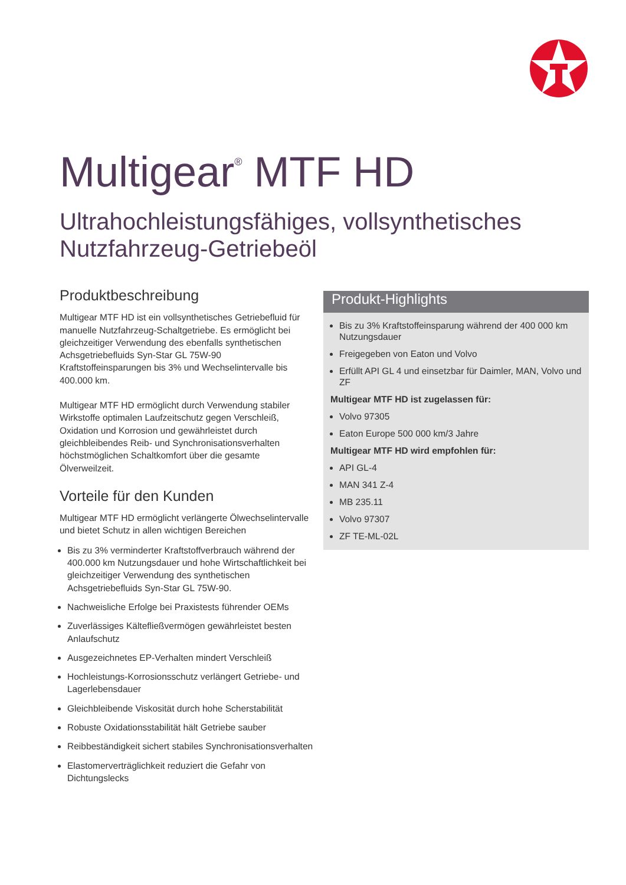Multigear<sup>®</sup> MTF HD
Ultrahochleistungsfähiges, vollsynthetisches
Nutzfahrzeug-Getriebeöl
Produktbeschreibung
Multigear MTF HD ist ein vollsynthetisches Getriebefluid für manuelle Nutzfahrzeug-Schaltgetriebe. Es ermöglicht bei gleichzeitiger Verwendung des ebenfalls synthetischen Achsgetriebefluids Syn-Star GL 75W-90 Kraftstoffeinsparungen bis 3% und Wechselintervalle bis 400.000 km.
Multigear MTF HD ermöglicht durch Verwendung stabiler Wirkstoffe optimalen Laufzeitschutz gegen Verschleiß, Oxidation und Korrosion und gewährleistet durch gleichbleibendes Reib- und Synchronisationsverhalten höchstmöglichen Schaltkomfort über die gesamte Ölverweilzeit.
Vorteile für den Kunden
Multigear MTF HD ermöglicht verlängerte Ölwechselintervalle und bietet Schutz in allen wichtigen Bereichen
Bis zu 3% verminderter Kraftstoffverbrauch während der 400.000 km Nutzungsdauer und hohe Wirtschaftlichkeit bei gleichzeitiger Verwendung des synthetischen Achsgetriebefluids Syn-Star GL 75W-90.
Nachweisliche Erfolge bei Praxistests führender OEMs
Zuverlässiges Kältefließvermögen gewährleistet besten Anlaufschutz
Ausgezeichnetes EP-Verhalten mindert Verschleiß
Hochleistungs-Korrosionsschutz verlängert Getriebe- und Lagerlebensdauer
Gleichbleibende Viskosität durch hohe Scherstabilität
Robuste Oxidationsstabilität hält Getriebe sauber
Reibbeständigkeit sichert stabiles Synchronisationsverhalten
Elastomerverträglichkeit reduziert die Gefahr von Dichtungslecks
Produkt-Highlights
Bis zu 3% Kraftstoffeinsparung während der 400 000 km Nutzungsdauer
Freigegeben von Eaton und Volvo
Erfüllt API GL 4 und einsetzbar für Daimler, MAN, Volvo und ZF
Multigear MTF HD ist zugelassen für:
Volvo 97305
Eaton Europe 500 000 km/3 Jahre
Multigear MTF HD wird empfohlen für:
API GL-4
MAN 341 Z-4
MB 235.11
Volvo 97307
ZF TE-ML-02L